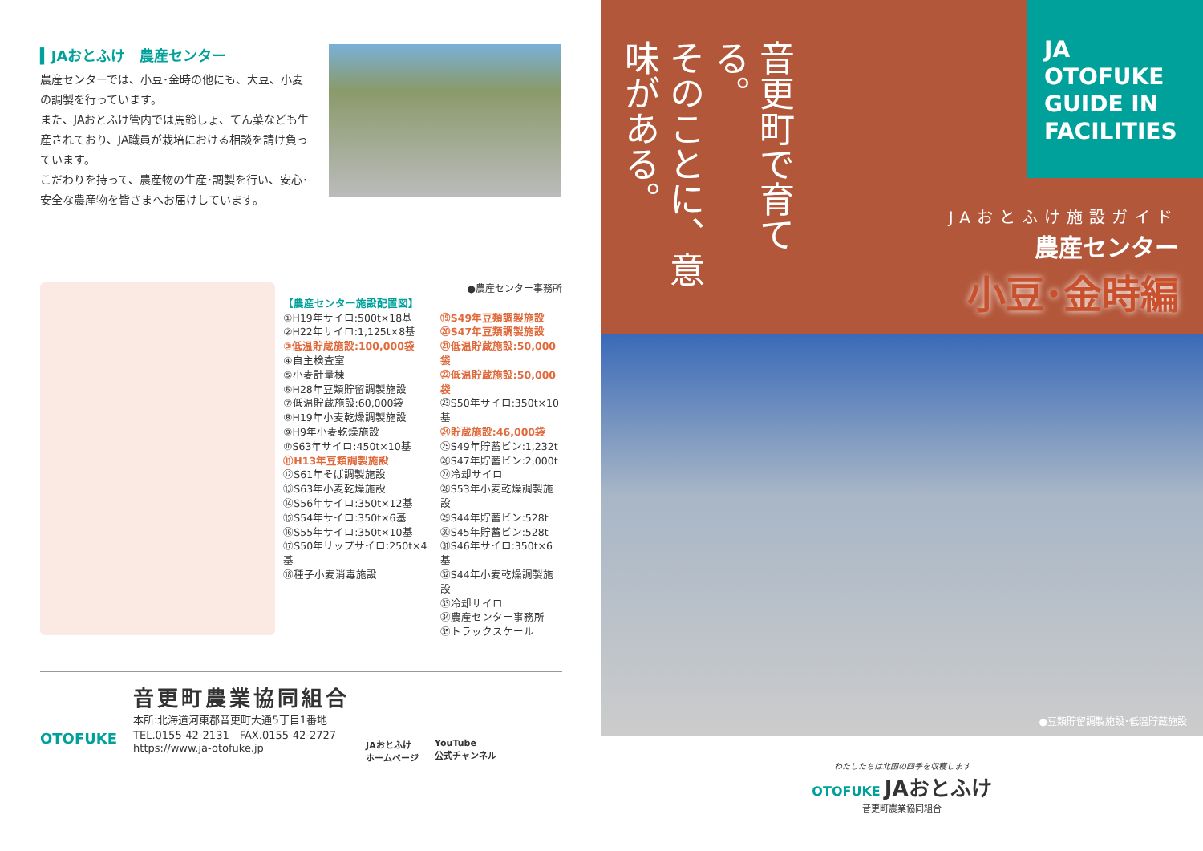▍JAおとふけ　農産センター
農産センターでは、小豆･金時の他にも、大豆、小麦の調製を行っています。
また、JAおとふけ管内では馬鈴しょ、てん菜なども生産されており、JA職員が栽培における相談を請け負っています。
こだわりを持って、農産物の生産･調製を行い、安心･安全な農産物を皆さまへお届けしています。
●農産センター事務所
【農産センター施設配置図】
①H19年サイロ:500t×18基
②H22年サイロ:1,125t×8基
③低温貯蔵施設:100,000袋
④自主検査室
⑤小麦計量棟
⑥H28年豆類貯留調製施設
⑦低温貯蔵施設:60,000袋
⑧H19年小麦乾燥調製施設
⑨H9年小麦乾燥施設
⑩S63年サイロ:450t×10基
⑪H13年豆類調製施設
⑫S61年そば調製施設
⑬S63年小麦乾燥施設
⑭S56年サイロ:350t×12基
⑮S54年サイロ:350t×6基
⑯S55年サイロ:350t×10基
⑰S50年リップサイロ:250t×4基
⑱種子小麦消毒施設
⑲S49年豆類調製施設
⑳S47年豆類調製施設
㉑低温貯蔵施設:50,000袋
㉒低温貯蔵施設:50,000袋
㉓S50年サイロ:350t×10基
㉔貯蔵施設:46,000袋
㉕S49年貯蓄ビン:1,232t
㉖S47年貯蓄ビン:2,000t
㉗冷却サイロ
㉘S53年小麦乾燥調製施設
㉙S44年貯蓄ビン:528t
㉚S45年貯蓄ビン:528t
㉛S46年サイロ:350t×6基
㉜S44年小麦乾燥調製施設
㉝冷却サイロ
㉞農産センター事務所
㉟トラックスケール
OTOFUKE
音更町農業協同組合
本所:北海道河東郡音更町大通5丁目1番地
TEL.0155-42-2131　FAX.0155-42-2727
https://www.ja-otofuke.jp
JAおとふけ
ホームページ
YouTube
公式チャンネル
音更町で育てる。
そのことに、意味がある。
JA
OTOFUKE
GUIDE IN
FACILITIES
JAおとふけ施設ガイド
農産センター
小豆･金時編
●豆類貯留調製施設･低温貯蔵施設
わたしたちは北国の四季を収穫します
OTOFUKE JAおとふけ
音更町農業協同組合